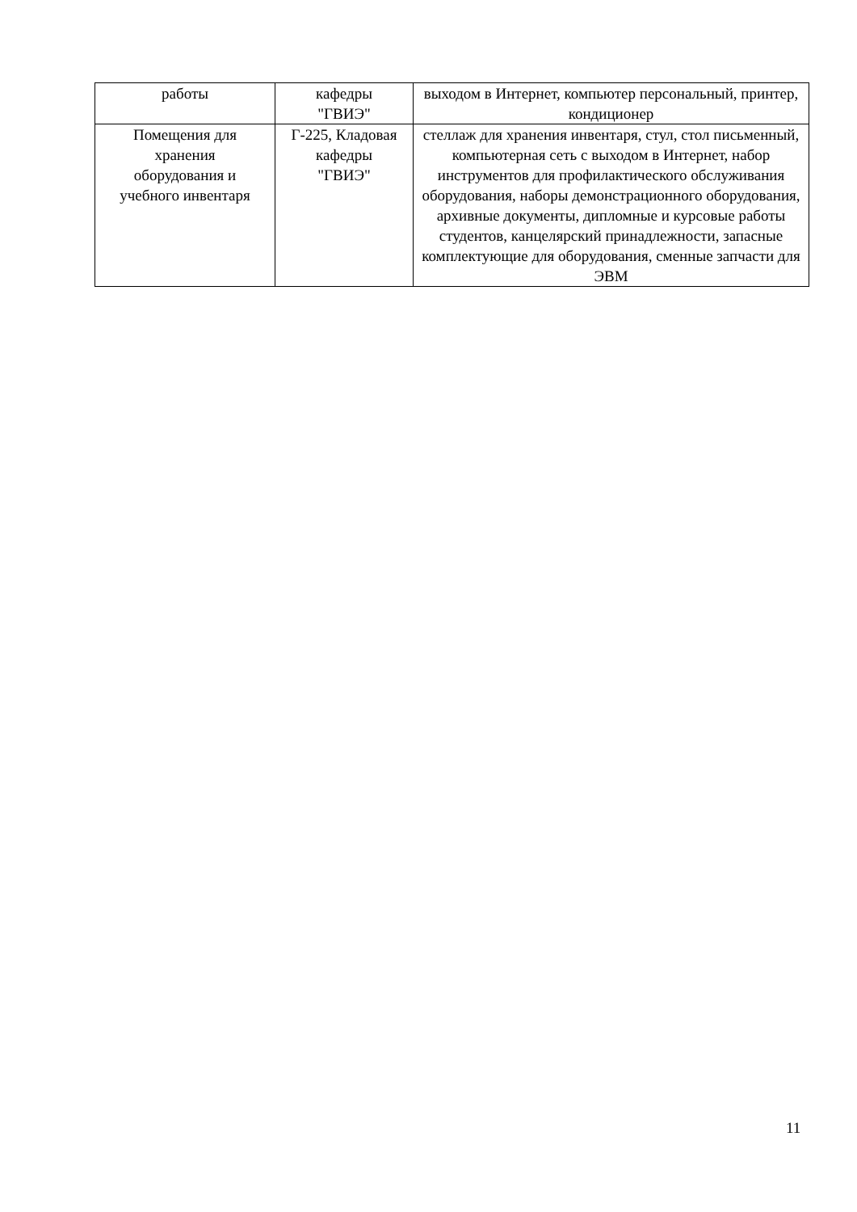| работы | кафедры "ГВИЭ" | выходом в Интернет, компьютер персональный, принтер, кондиционер |
| Помещения для хранения оборудования и учебного инвентаря | Г-225, Кладовая кафедры "ГВИЭ" | стеллаж для хранения инвентаря, стул, стол письменный, компьютерная сеть с выходом в Интернет, набор инструментов для профилактического обслуживания оборудования, наборы демонстрационного оборудования, архивные документы, дипломные и курсовые работы студентов, канцелярский принадлежности, запасные комплектующие для оборудования, сменные запчасти для ЭВМ |
11